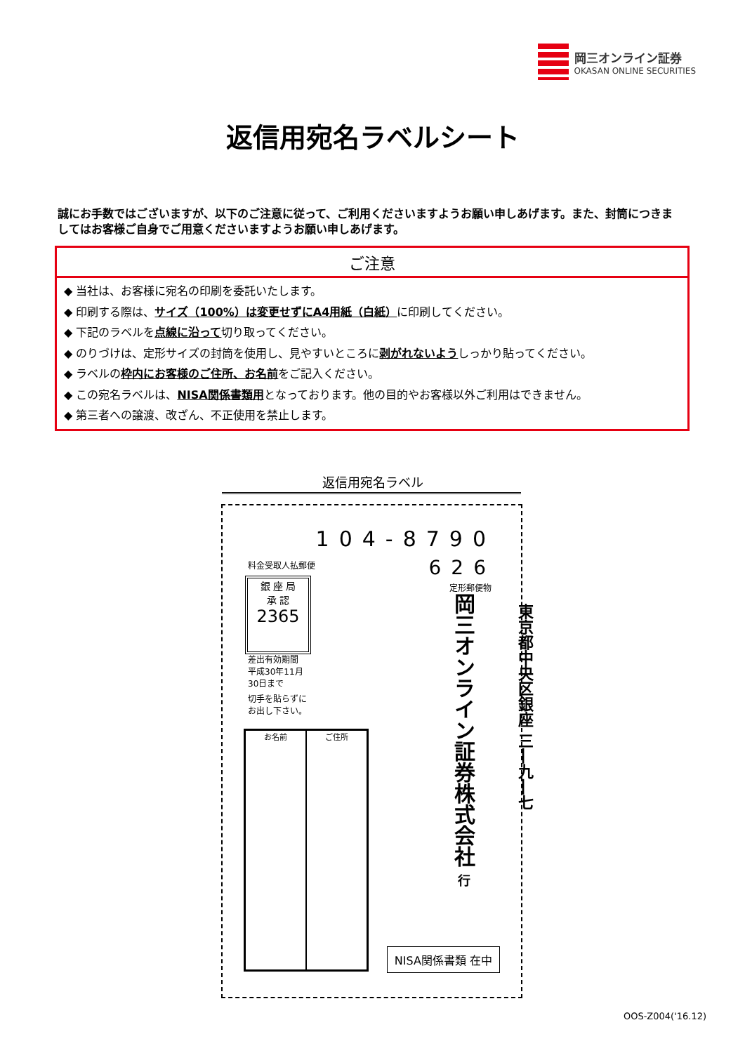岡三オンライン証券
OKASAN ONLINE SECURITIES
返信用宛名ラベルシート
誠にお手数ではございますが、以下のご注意に従って、ご利用くださいますようお願い申しあげます。また、封筒につきましてはお客様ご自身でご用意くださいますようお願い申しあげます。
ご注意
◆ 当社は、お客様に宛名の印刷を委託いたします。
◆ 印刷する際は、サイズ（100%）は変更せずにA4用紙（白紙）に印刷してください。
◆ 下記のラベルを点線に沿って切り取ってください。
◆ のりづけは、定形サイズの封筒を使用し、見やすいところに剥がれないようしっかり貼ってください。
◆ ラベルの枠内にお客様のご住所、お名前をご記入ください。
◆ この宛名ラベルは、NISA関係書類用となっております。他の目的やお客様以外ご利用はできません。
◆ 第三者への譲渡、改ざん、不正使用を禁止します。
返信用宛名ラベル
104-8790
626
定形郵便物
料金受取人払郵便
銀 座 局
承 認
2365
差出有効期間
平成30年11月
30日まで
切手を貼らずに
お出し下さい。
お名前 ご住所
岡三オンライン証券株式会社 行
東京都中央区銀座 三―九―七
NISA関係書類 在中
OOS-Z004('16.12)